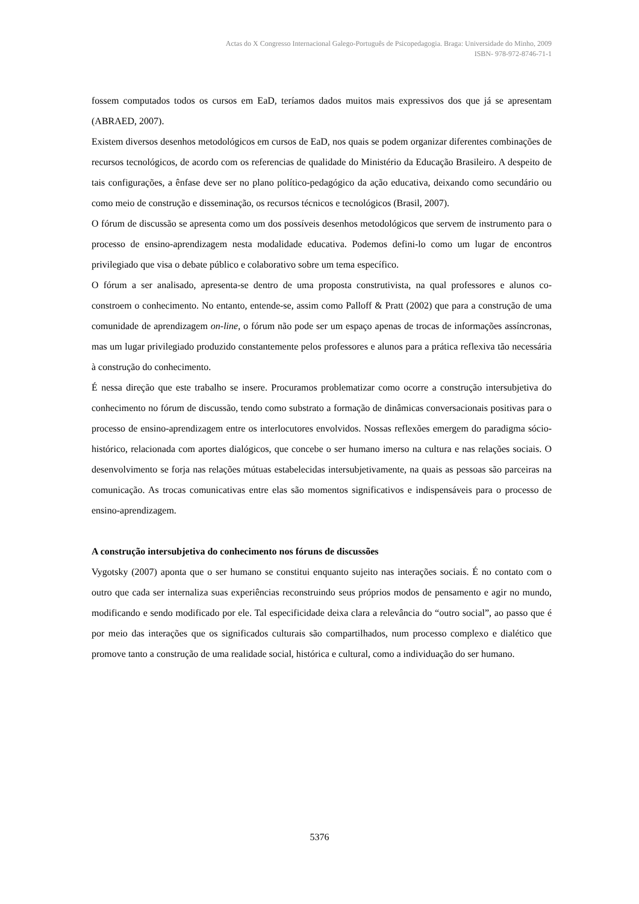Actas do X Congresso Internacional Galego-Português de Psicopedagogia. Braga: Universidade do Minho, 2009
ISBN- 978-972-8746-71-1
fossem computados todos os cursos em EaD, teríamos dados muitos mais expressivos dos que já se apresentam (ABRAED, 2007).
Existem diversos desenhos metodológicos em cursos de EaD, nos quais se podem organizar diferentes combinações de recursos tecnológicos, de acordo com os referencias de qualidade do Ministério da Educação Brasileiro. A despeito de tais configurações, a ênfase deve ser no plano político-pedagógico da ação educativa, deixando como secundário ou como meio de construção e disseminação, os recursos técnicos e tecnológicos (Brasil, 2007).
O fórum de discussão se apresenta como um dos possíveis desenhos metodológicos que servem de instrumento para o processo de ensino-aprendizagem nesta modalidade educativa. Podemos defini-lo como um lugar de encontros privilegiado que visa o debate público e colaborativo sobre um tema específico.
O fórum a ser analisado, apresenta-se dentro de uma proposta construtivista, na qual professores e alunos co-constroem o conhecimento. No entanto, entende-se, assim como Palloff & Pratt (2002) que para a construção de uma comunidade de aprendizagem on-line, o fórum não pode ser um espaço apenas de trocas de informações assíncronas, mas um lugar privilegiado produzido constantemente pelos professores e alunos para a prática reflexiva tão necessária à construção do conhecimento.
É nessa direção que este trabalho se insere. Procuramos problematizar como ocorre a construção intersubjetiva do conhecimento no fórum de discussão, tendo como substrato a formação de dinâmicas conversacionais positivas para o processo de ensino-aprendizagem entre os interlocutores envolvidos. Nossas reflexões emergem do paradigma sócio-histórico, relacionada com aportes dialógicos, que concebe o ser humano imerso na cultura e nas relações sociais. O desenvolvimento se forja nas relações mútuas estabelecidas intersubjetivamente, na quais as pessoas são parceiras na comunicação. As trocas comunicativas entre elas são momentos significativos e indispensáveis para o processo de ensino-aprendizagem.
A construção intersubjetiva do conhecimento nos fóruns de discussões
Vygotsky (2007) aponta que o ser humano se constitui enquanto sujeito nas interações sociais. É no contato com o outro que cada ser internaliza suas experiências reconstruindo seus próprios modos de pensamento e agir no mundo, modificando e sendo modificado por ele. Tal especificidade deixa clara a relevância do “outro social”, ao passo que é por meio das interações que os significados culturais são compartilhados, num processo complexo e dialético que promove tanto a construção de uma realidade social, histórica e cultural, como a individuação do ser humano.
5376